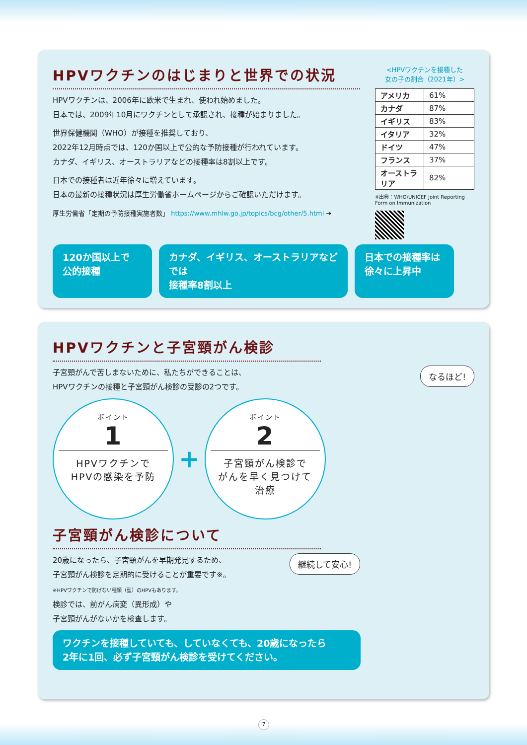HPVワクチンのはじまりと世界での状況
HPVワクチンは、2006年に欧米で生まれ、使われ始めました。
日本では、2009年10月にワクチンとして承認され、接種が始まりました。
世界保健機関（WHO）が接種を推奨しており、
2022年12月時点では、120か国以上で公的な予防接種が行われています。
カナダ、イギリス、オーストラリアなどの接種率は8割以上です。
日本での接種者は近年徐々に増えています。
日本の最新の接種状況は厚生労働省ホームページからご確認いただけます。
厚生労働省「定期の予防接種実施者数」 https://www.mhlw.go.jp/topics/bcg/other/5.html ➔
<HPVワクチンを接種した
女の子の割合（2021年）>
| アメリカ | 61% |
| カナダ | 87% |
| イギリス | 83% |
| イタリア | 32% |
| ドイツ | 47% |
| フランス | 37% |
| オーストラリア | 82% |
※出典：WHO/UNICEF Joint Reporting Form on Immunization
120か国以上で
公的接種
カナダ、イギリス、オーストラリアなどでは
接種率8割以上
日本での接種率は
徐々に上昇中
HPVワクチンと子宮頸がん検診
なるほど!
子宮頸がんで苦しまないために、私たちができることは、
HPVワクチンの接種と子宮頸がん検診の受診の2つです。
ポイント
1
HPVワクチンで
HPVの感染を予防
+
ポイント
2
子宮頸がん検診で
がんを早く見つけて
治療
子宮頸がん検診について
継続して安心!
20歳になったら、子宮頸がんを早期発見するため、
子宮頸がん検診を定期的に受けることが重要です※。
※HPVワクチンで防げない種類（型）のHPVもあります。
検診では、前がん病変（異形成）や
子宮頸がんがないかを検査します。
ワクチンを接種していても、していなくても、20歳になったら
2年に1回、必ず子宮頸がん検診を受けてください。
7